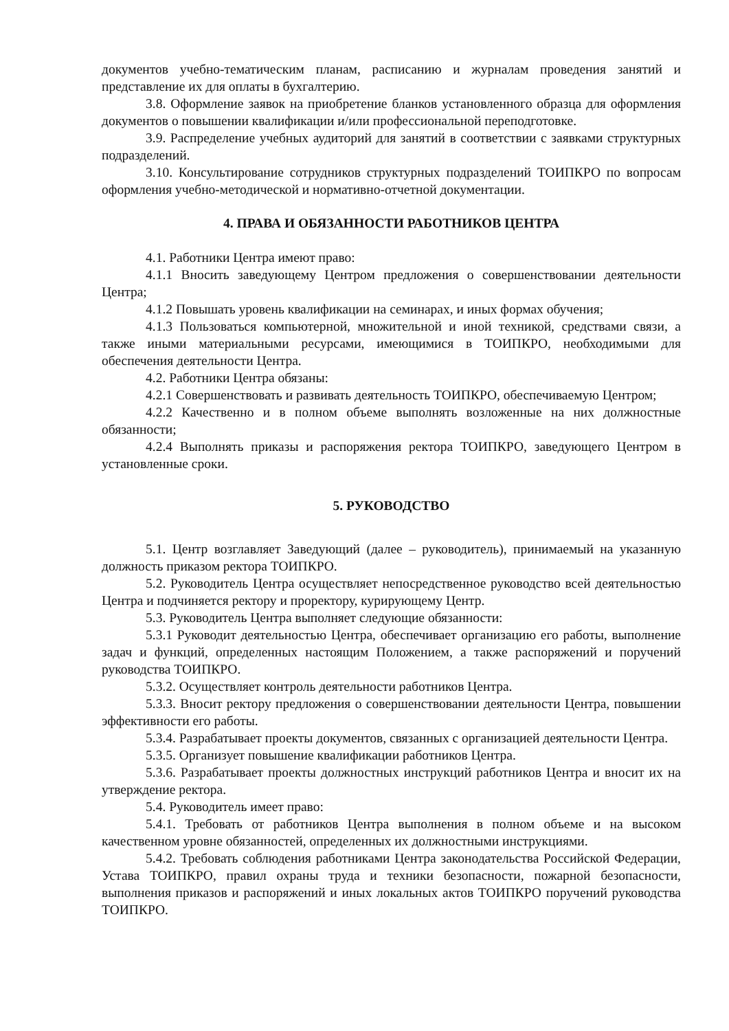документов учебно-тематическим планам, расписанию и журналам проведения занятий и представление их для оплаты в бухгалтерию.
3.8. Оформление заявок на приобретение бланков установленного образца для оформления документов о повышении квалификации и/или профессиональной переподготовке.
3.9. Распределение учебных аудиторий для занятий в соответствии с заявками структурных подразделений.
3.10. Консультирование сотрудников структурных подразделений ТОИПКРО по вопросам оформления учебно-методической и нормативно-отчетной документации.
4. ПРАВА И ОБЯЗАННОСТИ РАБОТНИКОВ ЦЕНТРА
4.1. Работники Центра имеют право:
4.1.1 Вносить заведующему Центром предложения о совершенствовании деятельности Центра;
4.1.2 Повышать уровень квалификации на семинарах, и иных формах обучения;
4.1.3 Пользоваться компьютерной, множительной и иной техникой, средствами связи, а также иными материальными ресурсами, имеющимися в ТОИПКРО, необходимыми для обеспечения деятельности Центра.
4.2. Работники Центра обязаны:
4.2.1 Совершенствовать и развивать деятельность ТОИПКРО, обеспечиваемую Центром;
4.2.2 Качественно и в полном объеме выполнять возложенные на них должностные обязанности;
4.2.4 Выполнять приказы и распоряжения ректора ТОИПКРО, заведующего Центром в установленные сроки.
5. РУКОВОДСТВО
5.1. Центр возглавляет Заведующий (далее – руководитель), принимаемый на указанную должность приказом ректора ТОИПКРО.
5.2. Руководитель Центра осуществляет непосредственное руководство всей деятельностью Центра и подчиняется ректору и проректору, курирующему Центр.
5.3. Руководитель Центра выполняет следующие обязанности:
5.3.1 Руководит деятельностью Центра, обеспечивает организацию его работы, выполнение задач и функций, определенных настоящим Положением, а также распоряжений и поручений руководства ТОИПКРО.
5.3.2. Осуществляет контроль деятельности работников Центра.
5.3.3. Вносит ректору предложения о совершенствовании деятельности Центра, повышении эффективности его работы.
5.3.4. Разрабатывает проекты документов, связанных с организацией деятельности Центра.
5.3.5. Организует повышение квалификации работников Центра.
5.3.6. Разрабатывает проекты должностных инструкций работников Центра и вносит их на утверждение ректора.
5.4. Руководитель имеет право:
5.4.1. Требовать от работников Центра выполнения в полном объеме и на высоком качественном уровне обязанностей, определенных их должностными инструкциями.
5.4.2. Требовать соблюдения работниками Центра законодательства Российской Федерации, Устава ТОИПКРО, правил охраны труда и техники безопасности, пожарной безопасности, выполнения приказов и распоряжений и иных локальных актов ТОИПКРО поручений руководства ТОИПКРО.